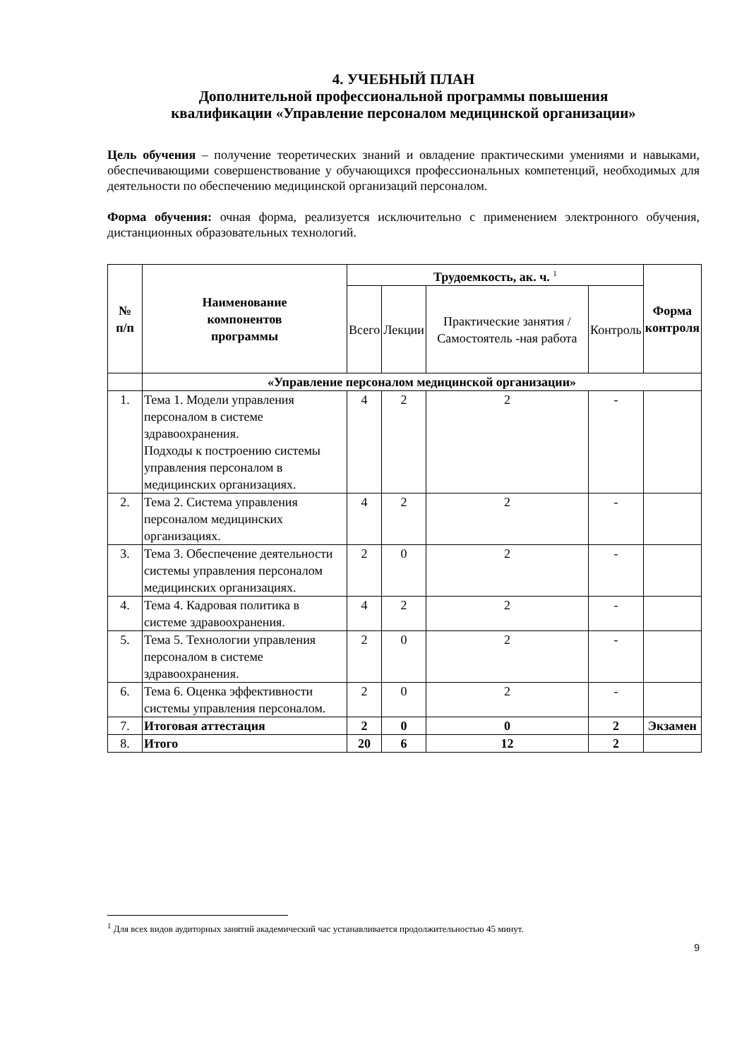4. УЧЕБНЫЙ ПЛАН
Дополнительной профессиональной программы повышения
квалификации «Управление персоналом медицинской организации»
Цель обучения – получение теоретических знаний и овладение практическими умениями и навыками, обеспечивающими совершенствование у обучающихся профессиональных компетенций, необходимых для деятельности по обеспечению медицинской организаций персоналом.
Форма обучения: очная форма, реализуется исключительно с применением электронного обучения, дистанционных образовательных технологий.
| № п/п | Наименование компонентов программы | Трудоемкость, ак. ч. <sup>1</sup> | | | | Форма контроля |
| --- | --- | --- | --- | --- | --- | --- |
| | | Всего | Лекции | Практические занятия / Самостоятель -ная работа | Контроль | |
| | «Управление персоналом медицинской организации» | | | | | |
| 1. | Тема 1. Модели управления персоналом в системе здравоохранения. Подходы к построению системы управления персоналом в медицинских организациях. | 4 | 2 | 2 | - | |
| 2. | Тема 2. Система управления персоналом медицинских организациях. | 4 | 2 | 2 | - | |
| 3. | Тема 3. Обеспечение деятельности системы управления персоналом медицинских организациях. | 2 | 0 | 2 | - | |
| 4. | Тема 4. Кадровая политика в системе здравоохранения. | 4 | 2 | 2 | - | |
| 5. | Тема 5. Технологии управления персоналом в системе здравоохранения. | 2 | 0 | 2 | - | |
| 6. | Тема 6. Оценка эффективности системы управления персоналом. | 2 | 0 | 2 | - | |
| 7. | Итоговая аттестация | 2 | 0 | 0 | 2 | Экзамен |
| 8. | Итого | 20 | 6 | 12 | 2 | |
<sup>1</sup> Для всех видов аудиторных занятий академический час устанавливается продолжительностью 45 минут.
9